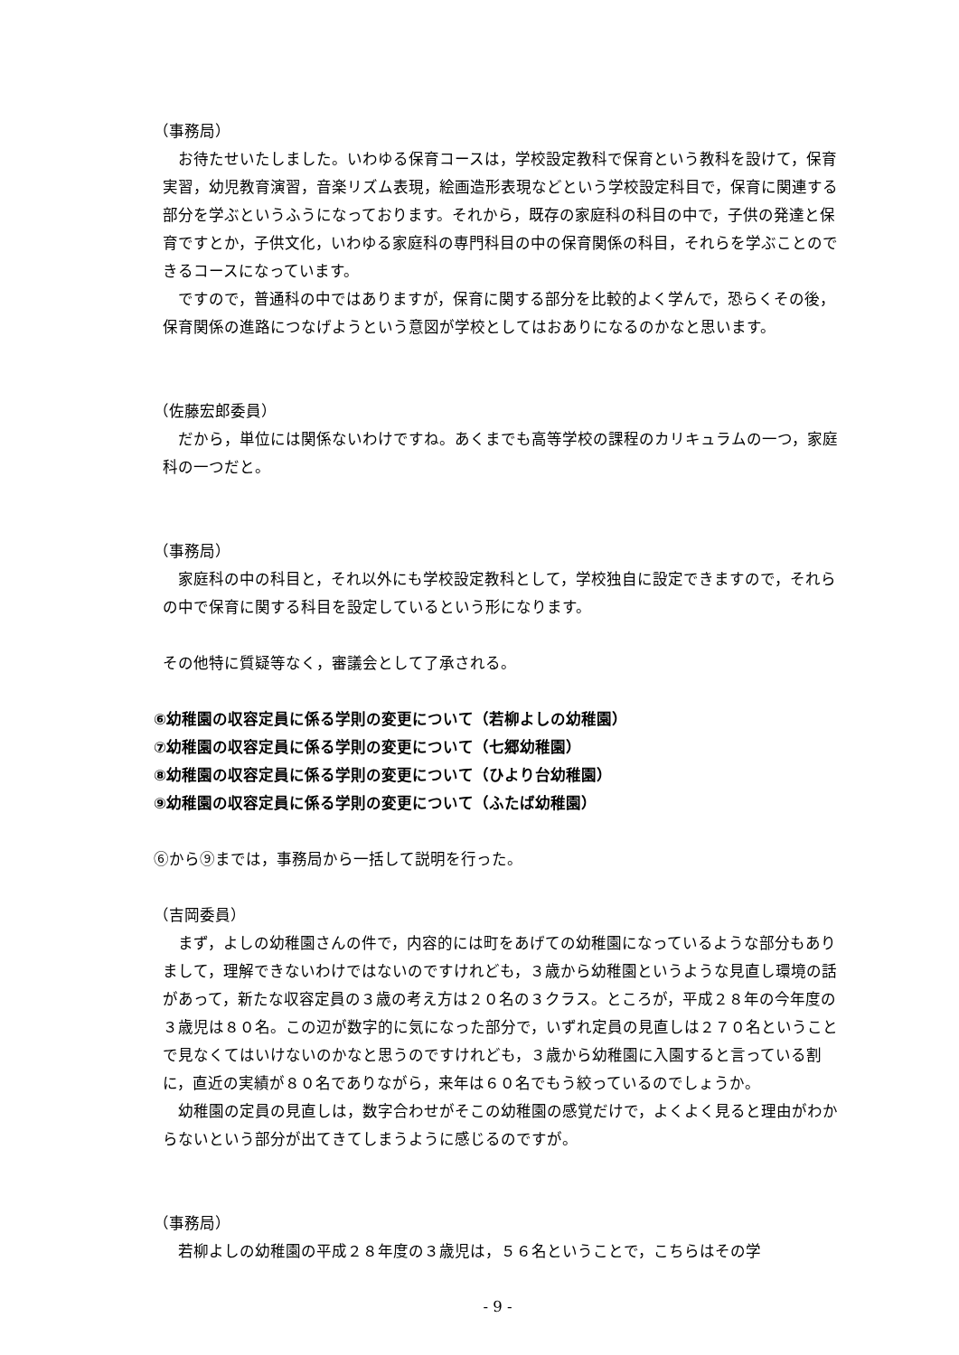（事務局）
お待たせいたしました。いわゆる保育コースは，学校設定教科で保育という教科を設けて，保育実習，幼児教育演習，音楽リズム表現，絵画造形表現などという学校設定科目で，保育に関連する部分を学ぶというふうになっております。それから，既存の家庭科の科目の中で，子供の発達と保育ですとか，子供文化，いわゆる家庭科の専門科目の中の保育関係の科目，それらを学ぶことのできるコースになっています。
ですので，普通科の中ではありますが，保育に関する部分を比較的よく学んで，恐らくその後，保育関係の進路につなげようという意図が学校としてはおありになるのかなと思います。
（佐藤宏郎委員）
だから，単位には関係ないわけですね。あくまでも高等学校の課程のカリキュラムの一つ，家庭科の一つだと。
（事務局）
家庭科の中の科目と，それ以外にも学校設定教科として，学校独自に設定できますので，それらの中で保育に関する科目を設定しているという形になります。
その他特に質疑等なく，審議会として了承される。
⑥幼稚園の収容定員に係る学則の変更について（若柳よしの幼稚園）
⑦幼稚園の収容定員に係る学則の変更について（七郷幼稚園）
⑧幼稚園の収容定員に係る学則の変更について（ひより台幼稚園）
⑨幼稚園の収容定員に係る学則の変更について（ふたば幼稚園）
⑥から⑨までは，事務局から一括して説明を行った。
（吉岡委員）
まず，よしの幼稚園さんの件で，内容的には町をあげての幼稚園になっているような部分もありまして，理解できないわけではないのですけれども，３歳から幼稚園というような見直し環境の話があって，新たな収容定員の３歳の考え方は２０名の３クラス。ところが，平成２８年の今年度の３歳児は８０名。この辺が数字的に気になった部分で，いずれ定員の見直しは２７０名ということで見なくてはいけないのかなと思うのですけれども，３歳から幼稚園に入園すると言っている割に，直近の実績が８０名でありながら，来年は６０名でもう絞っているのでしょうか。
幼稚園の定員の見直しは，数字合わせがそこの幼稚園の感覚だけで，よくよく見ると理由がわからないという部分が出てきてしまうように感じるのですが。
（事務局）
若柳よしの幼稚園の平成２８年度の３歳児は，５６名ということで，こちらはその学
- 9 -